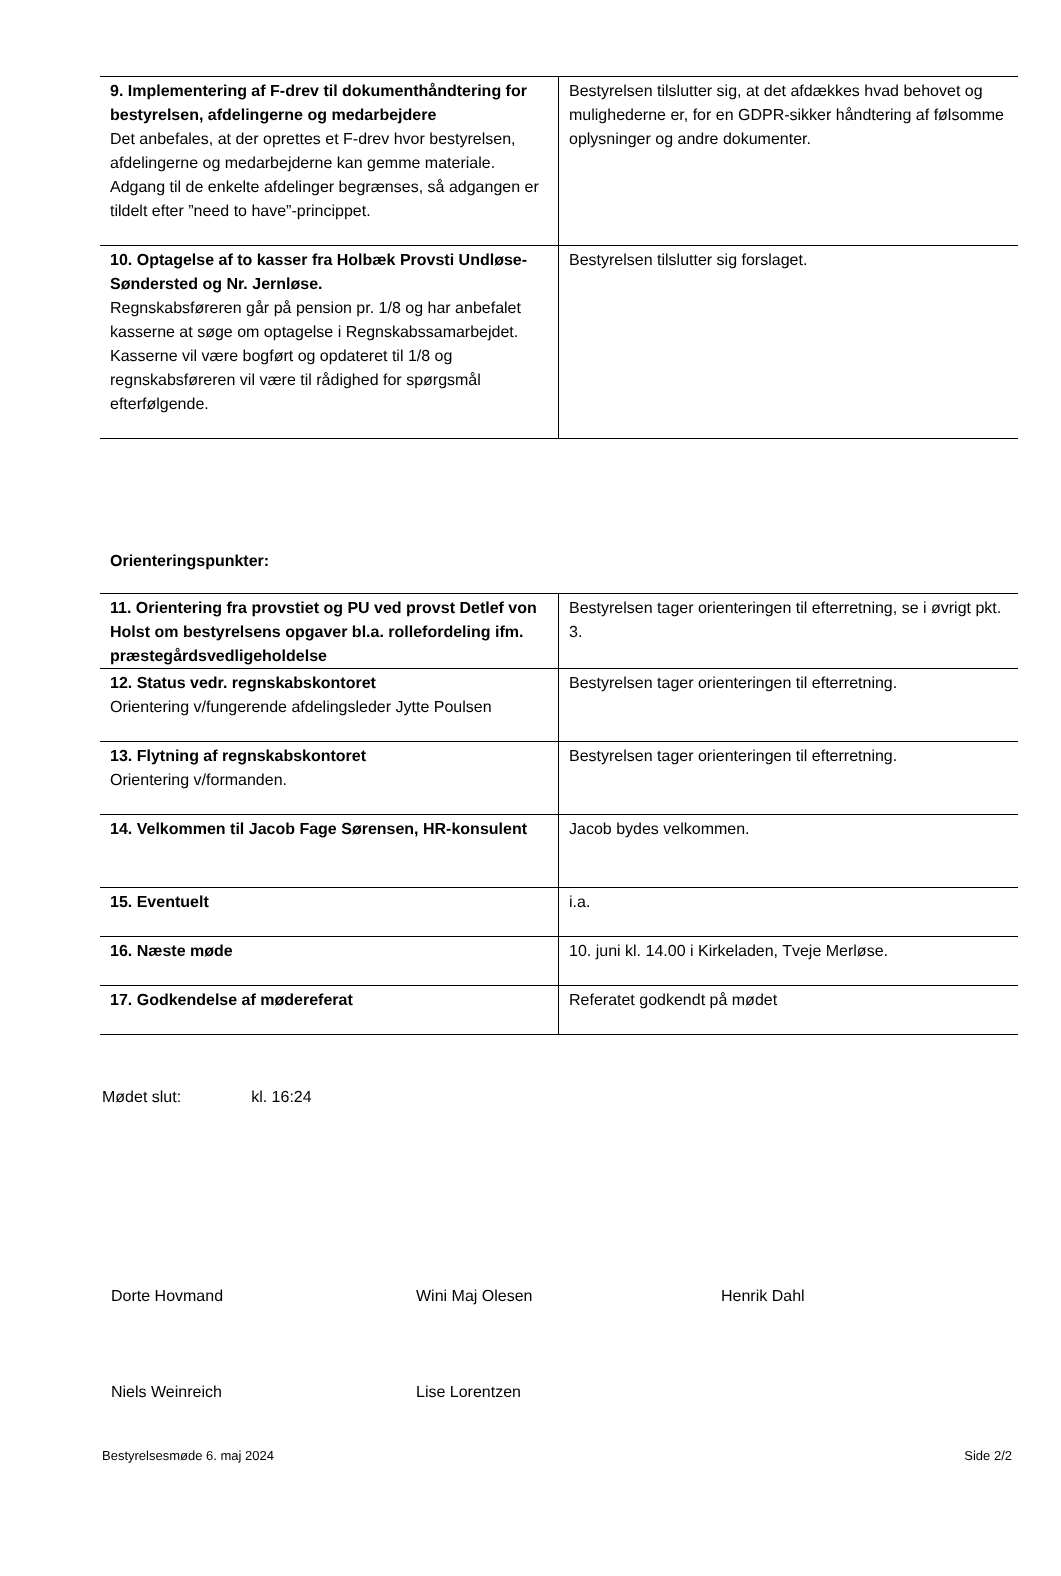| 9. Implementering af F-drev til dokumenthåndtering for bestyrelsen, afdelingerne og medarbejdere Det anbefales, at der oprettes et F-drev hvor bestyrelsen, afdelingerne og medarbejderne kan gemme materiale. Adgang til de enkelte afdelinger begrænses, så adgangen er tildelt efter ”need to have”-princippet. | Bestyrelsen tilslutter sig, at det afdækkes hvad behovet og mulighederne er, for en GDPR-sikker håndtering af følsomme oplysninger og andre dokumenter. |
| 10. Optagelse af to kasser fra Holbæk Provsti Undløse-Søndersted og Nr. Jernløse. Regnskabsføreren går på pension pr. 1/8 og har anbefalet kasserne at søge om optagelse i Regnskabssamarbejdet. Kasserne vil være bogført og opdateret til 1/8 og regnskabsføreren vil være til rådighed for spørgsmål efterfølgende. | Bestyrelsen tilslutter sig forslaget. |
Orienteringspunkter:
| 11. Orientering fra provstiet og PU ved provst Detlef von Holst om bestyrelsens opgaver bl.a. rollefordeling ifm. præstegårdsvedligeholdelse | Bestyrelsen tager orienteringen til efterretning, se i øvrigt pkt. 3. |
| 12. Status vedr. regnskabskontoret Orientering v/fungerende afdelingsleder Jytte Poulsen | Bestyrelsen tager orienteringen til efterretning. |
| 13. Flytning af regnskabskontoret Orientering v/formanden. | Bestyrelsen tager orienteringen til efterretning. |
| 14. Velkommen til Jacob Fage Sørensen, HR-konsulent | Jacob bydes velkommen. |
| 15. Eventuelt | i.a. |
| 16. Næste møde | 10. juni kl. 14.00 i Kirkeladen, Tveje Merløse. |
| 17. Godkendelse af mødereferat | Referatet godkendt på mødet |
Mødet slut: kl. 16:24
Dorte Hovmand Wini Maj Olesen Henrik Dahl
Niels Weinreich Lise Lorentzen
Bestyrelsesmøde 6. maj 2024 Side 2/2